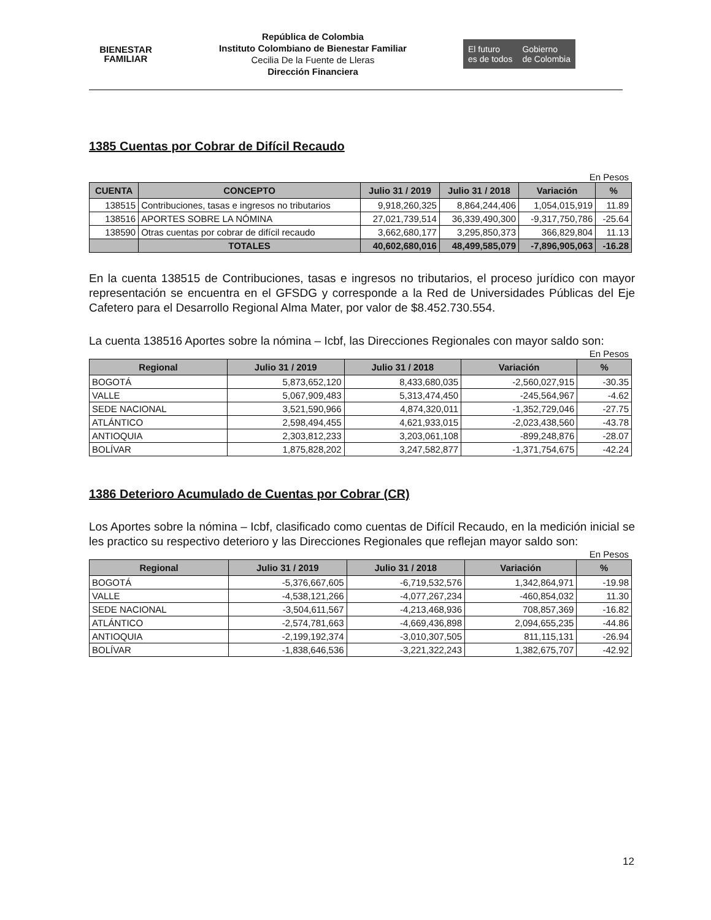BIENESTAR
FAMILIAR
República de Colombia
Instituto Colombiano de Bienestar Familiar
Cecilia De la Fuente de Lleras
Dirección Financiera
El futuro
es de todos
Gobierno
de Colombia
1385 Cuentas por Cobrar de Difícil Recaudo
En Pesos
| CUENTA | CONCEPTO | Julio 31 / 2019 | Julio 31 / 2018 | Variación | % |
| --- | --- | --- | --- | --- | --- |
| 138515 | Contribuciones, tasas e ingresos no tributarios | 9,918,260,325 | 8,864,244,406 | 1,054,015,919 | 11.89 |
| 138516 | APORTES SOBRE LA NÓMINA | 27,021,739,514 | 36,339,490,300 | -9,317,750,786 | -25.64 |
| 138590 | Otras cuentas por cobrar de difícil recaudo | 3,662,680,177 | 3,295,850,373 | 366,829,804 | 11.13 |
| | TOTALES | 40,602,680,016 | 48,499,585,079 | -7,896,905,063 | -16.28 |
En la cuenta 138515 de Contribuciones, tasas e ingresos no tributarios, el proceso jurídico con mayor representación se encuentra en el GFSDG y corresponde a la Red de Universidades Públicas del Eje Cafetero para el Desarrollo Regional Alma Mater, por valor de $8.452.730.554.
La cuenta 138516 Aportes sobre la nómina – Icbf, las Direcciones Regionales con mayor saldo son:
En Pesos
| Regional | Julio 31 / 2019 | Julio 31 / 2018 | Variación | % |
| --- | --- | --- | --- | --- |
| BOGOTÁ | 5,873,652,120 | 8,433,680,035 | -2,560,027,915 | -30.35 |
| VALLE | 5,067,909,483 | 5,313,474,450 | -245,564,967 | -4.62 |
| SEDE NACIONAL | 3,521,590,966 | 4,874,320,011 | -1,352,729,046 | -27.75 |
| ATLÁNTICO | 2,598,494,455 | 4,621,933,015 | -2,023,438,560 | -43.78 |
| ANTIOQUIA | 2,303,812,233 | 3,203,061,108 | -899,248,876 | -28.07 |
| BOLÍVAR | 1,875,828,202 | 3,247,582,877 | -1,371,754,675 | -42.24 |
1386 Deterioro Acumulado de Cuentas por Cobrar (CR)
Los Aportes sobre la nómina – Icbf, clasificado como cuentas de Difícil Recaudo, en la medición inicial se les practico su respectivo deterioro y las Direcciones Regionales que reflejan mayor saldo son:
En Pesos
| Regional | Julio 31 / 2019 | Julio 31 / 2018 | Variación | % |
| --- | --- | --- | --- | --- |
| BOGOTÁ | -5,376,667,605 | -6,719,532,576 | 1,342,864,971 | -19.98 |
| VALLE | -4,538,121,266 | -4,077,267,234 | -460,854,032 | 11.30 |
| SEDE NACIONAL | -3,504,611,567 | -4,213,468,936 | 708,857,369 | -16.82 |
| ATLÁNTICO | -2,574,781,663 | -4,669,436,898 | 2,094,655,235 | -44.86 |
| ANTIOQUIA | -2,199,192,374 | -3,010,307,505 | 811,115,131 | -26.94 |
| BOLÍVAR | -1,838,646,536 | -3,221,322,243 | 1,382,675,707 | -42.92 |
12